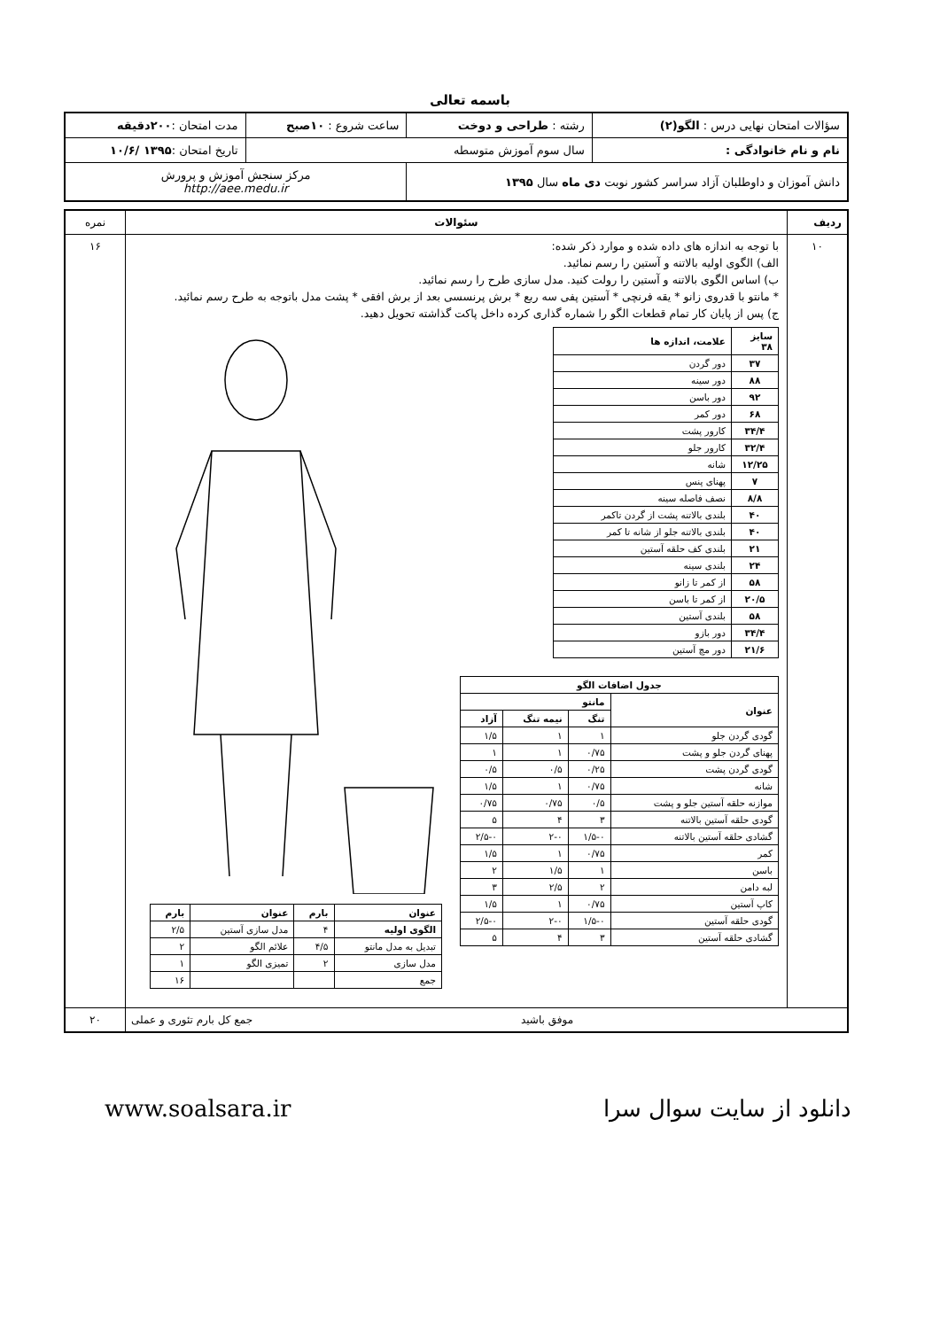باسمه تعالی
| سؤالات امتحان نهایی درس : الگو(۲) | رشته : طراحی و دوخت | ساعت شروع : ۱۰صبح | مدت امتحان : ۲۰۰دقیقه |
| نام و نام خانوادگی : | سال سوم آموزش متوسطه | | تاریخ امتحان : ۱۳۹۵ /۱۰/۶ |
| دانش آموزان و داوطلبان آزاد سراسر کشور نوبت دی ماه سال ۱۳۹۵ | | مرکز سنجش آموزش و پرورش http://aee.medu.ir | |
| ردیف | سئوالات | نمره |
| ۱۰ | با توجه به اندازه های داده شده و موارد ذکر شده: الف) الگوی اولیه بالاتنه و آستین را رسم نمائید. ب) اساس الگوی بالاتنه و آستین را رولت کنید. مدل سازی طرح را رسم نمائید. * مانتو با قدروی زانو * یقه فرنچی * آستین پفی سه ربع * برش پرنسسی بعد از برش افقی * پشت مدل باتوجه به طرح رسم نمائید. ج) پس از پایان کار تمام قطعات الگو را شماره گذاری کرده داخل پاکت گذاشته تحویل دهید. / سایز ۳۸ / علامت، اندازه ها / / --- / --- / / ۳۷ / دور گردن / / ۸۸ / دور سینه / / ۹۲ / دور باسن / / ۶۸ / دور کمر / / ۳۴/۴ / کارور پشت / / ۳۲/۴ / کارور جلو / / ۱۲/۲۵ / شانه / / ۷ / پهنای پنس / / ۸/۸ / نصف فاصله سینه / / ۴۰ / بلندی بالاتنه پشت از گردن تاکمر / / ۴۰ / بلندی بالاتنه جلو از شانه تا کمر / / ۲۱ / بلندی کف حلقه آستین / / ۲۴ / بلندی سینه / / ۵۸ / از کمر تا زانو / / ۲۰/۵ / از کمر تا باسن / / ۵۸ / بلندی آستین / / ۳۴/۴ / دور بازو / / ۲۱/۶ / دور مچ آستین / / جدول اضافات الگو / / / / / --- / --- / --- / --- / / عنوان / مانتو / / / / / تنگ / نیمه تنگ / آزاد / / گودی گردن جلو / ۱ / ۱ / ۱/۵ / / پهنای گردن جلو و پشت / ۰/۷۵ / ۱ / ۱ / / گودی گردن پشت / ۰/۲۵ / ۰/۵ / ۰/۵ / / شانه / ۰/۷۵ / ۱ / ۱/۵ / / موازنه حلقه آستین جلو و پشت / ۰/۵ / ۰/۷۵ / ۰/۷۵ / / گودی حلقه آستین بالاتنه / ۳ / ۴ / ۵ / / گشادی حلقه آستین بالاتنه / ۱/۵-۰ / ۲-۰ / ۲/۵-۰ / / کمر / ۰/۷۵ / ۱ / ۱/۵ / / باسن / ۱ / ۱/۵ / ۲ / / لبه دامن / ۲ / ۲/۵ / ۳ / / کاپ آستین / ۰/۷۵ / ۱ / ۱/۵ / / گودی حلقه آستین / ۱/۵-۰ / ۲-۰ / ۲/۵-۰ / / گشادی حلقه آستین / ۳ / ۴ / ۵ / / عنوان / بارم / عنوان / بارم / / --- / --- / --- / --- / / الگوی اولیه / ۴ / مدل سازی آستین / ۲/۵ / / تبدیل به مدل مانتو / ۴/۵ / علائم الگو / ۲ / / مدل سازی / ۲ / تمیزی الگو / ۱ / / جمع / / / ۱۶ / | ۱۶ |
| موفق باشید جمع کل بارم تئوری و عملی | | ۲۰ |
www.soalsara.ir دانلود از سایت سوال سرا